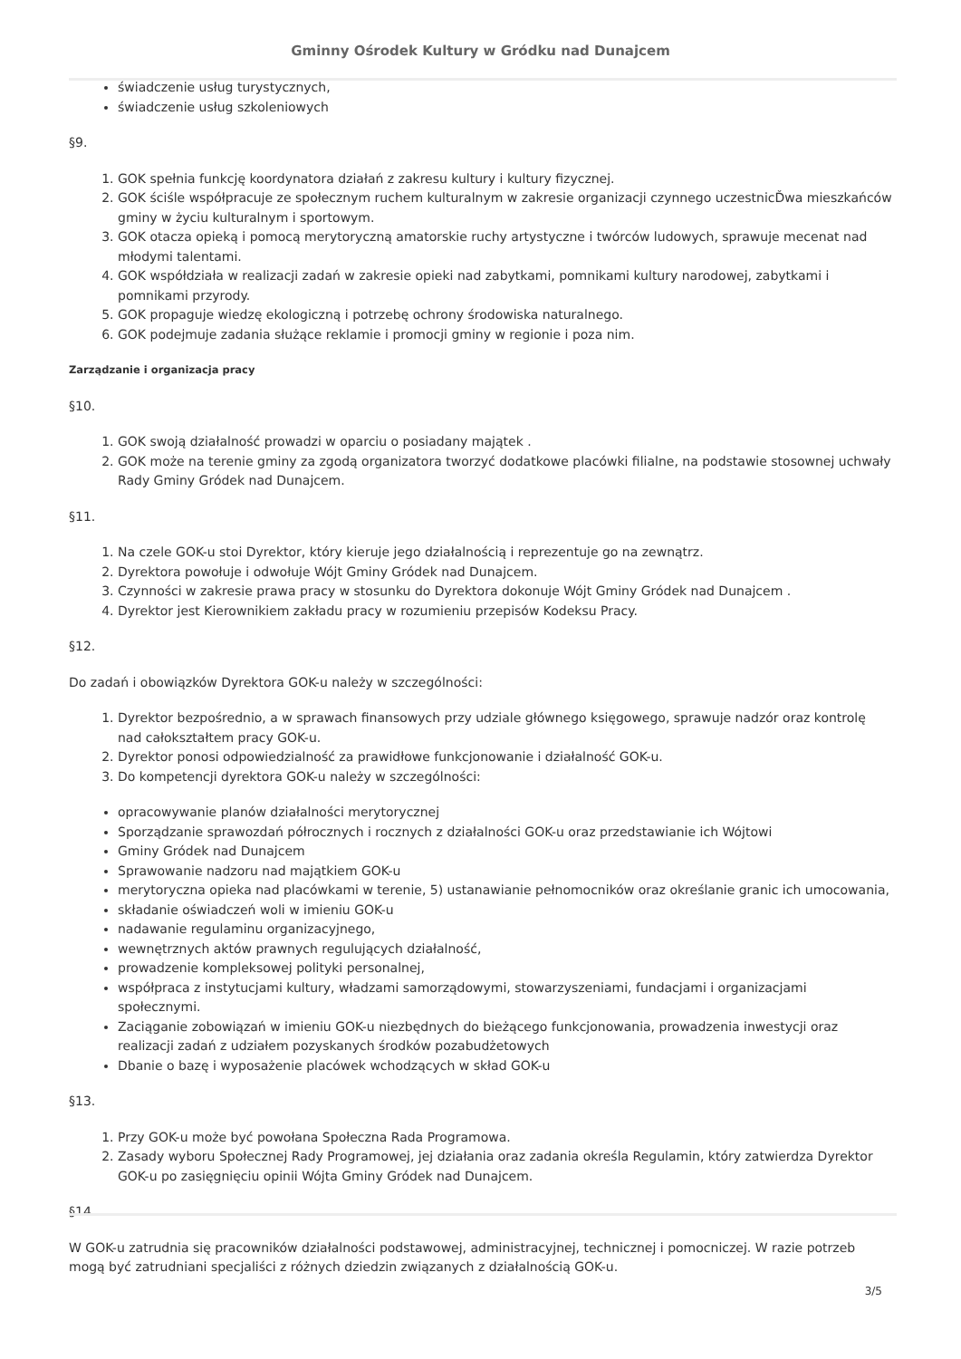Gminny Ośrodek Kultury w Gródku nad Dunajcem
świadczenie usług turystycznych,
świadczenie usług szkoleniowych
§9.
1. GOK spełnia funkcję koordynatora działań z zakresu kultury i kultury fizycznej.
2. GOK ściśle współpracuje ze społecznym ruchem kulturalnym w zakresie organizacji czynnego uczestnicĎwa mieszkańców gminy w życiu kulturalnym i sportowym.
3. GOK otacza opieką i pomocą merytoryczną amatorskie ruchy artystyczne i twórców ludowych, sprawuje mecenat nad młodymi talentami.
4. GOK współdziała w realizacji zadań w zakresie opieki nad zabytkami, pomnikami kultury narodowej, zabytkami i pomnikami przyrody.
5. GOK propaguje wiedzę ekologiczną i potrzebę ochrony środowiska naturalnego.
6. GOK podejmuje zadania służące reklamie i promocji gminy w regionie i poza nim.
Zarządzanie i organizacja pracy
§10.
1. GOK swoją działalność prowadzi w oparciu o posiadany majątek .
2. GOK może na terenie gminy za zgodą organizatora tworzyć dodatkowe placówki filialne, na podstawie stosownej uchwały Rady Gminy Gródek nad Dunajcem.
§11.
1. Na czele GOK-u stoi Dyrektor, który kieruje jego działalnością i reprezentuje go na zewnątrz.
2. Dyrektora powołuje i odwołuje Wójt Gminy Gródek nad Dunajcem.
3. Czynności w zakresie prawa pracy w stosunku do Dyrektora dokonuje Wójt Gminy Gródek nad Dunajcem .
4. Dyrektor jest Kierownikiem zakładu pracy w rozumieniu przepisów Kodeksu Pracy.
§12.
Do zadań i obowiązków Dyrektora GOK-u należy w szczególności:
1. Dyrektor bezpośrednio, a w sprawach finansowych przy udziale głównego księgowego, sprawuje nadzór oraz kontrolę nad całokształtem pracy GOK-u.
2. Dyrektor ponosi odpowiedzialność za prawidłowe funkcjonowanie i działalność GOK-u.
3. Do kompetencji dyrektora GOK-u należy w szczególności:
opracowywanie planów działalności merytorycznej
Sporządzanie sprawozdań półrocznych i rocznych z działalności GOK-u oraz przedstawianie ich Wójtowi
Gminy Gródek nad Dunajcem
Sprawowanie nadzoru nad majątkiem GOK-u
merytoryczna opieka nad placówkami w terenie, 5) ustanawianie pełnomocników oraz określanie granic ich umocowania,
składanie oświadczeń woli w imieniu GOK-u
nadawanie regulaminu organizacyjnego,
wewnętrznych aktów prawnych regulujących działalność,
prowadzenie kompleksowej polityki personalnej,
współpraca z instytucjami kultury, władzami samorządowymi, stowarzyszeniami, fundacjami i organizacjami społecznymi.
Zaciąganie zobowiązań w imieniu GOK-u niezbędnych do bieżącego funkcjonowania, prowadzenia inwestycji oraz realizacji zadań z udziałem pozyskanych środków pozabudżetowych
Dbanie o bazę i wyposażenie placówek wchodzących w skład GOK-u
§13.
1. Przy GOK-u może być powołana Społeczna Rada Programowa.
2. Zasady wyboru Społecznej Rady Programowej, jej działania oraz zadania określa Regulamin, który zatwierdza Dyrektor GOK-u po zasięgnięciu opinii Wójta Gminy Gródek nad Dunajcem.
§14.
W GOK-u zatrudnia się pracowników działalności podstawowej, administracyjnej, technicznej i pomocniczej. W razie potrzeb mogą być zatrudniani specjaliści z różnych dziedzin związanych z działalnością GOK-u.
3/5